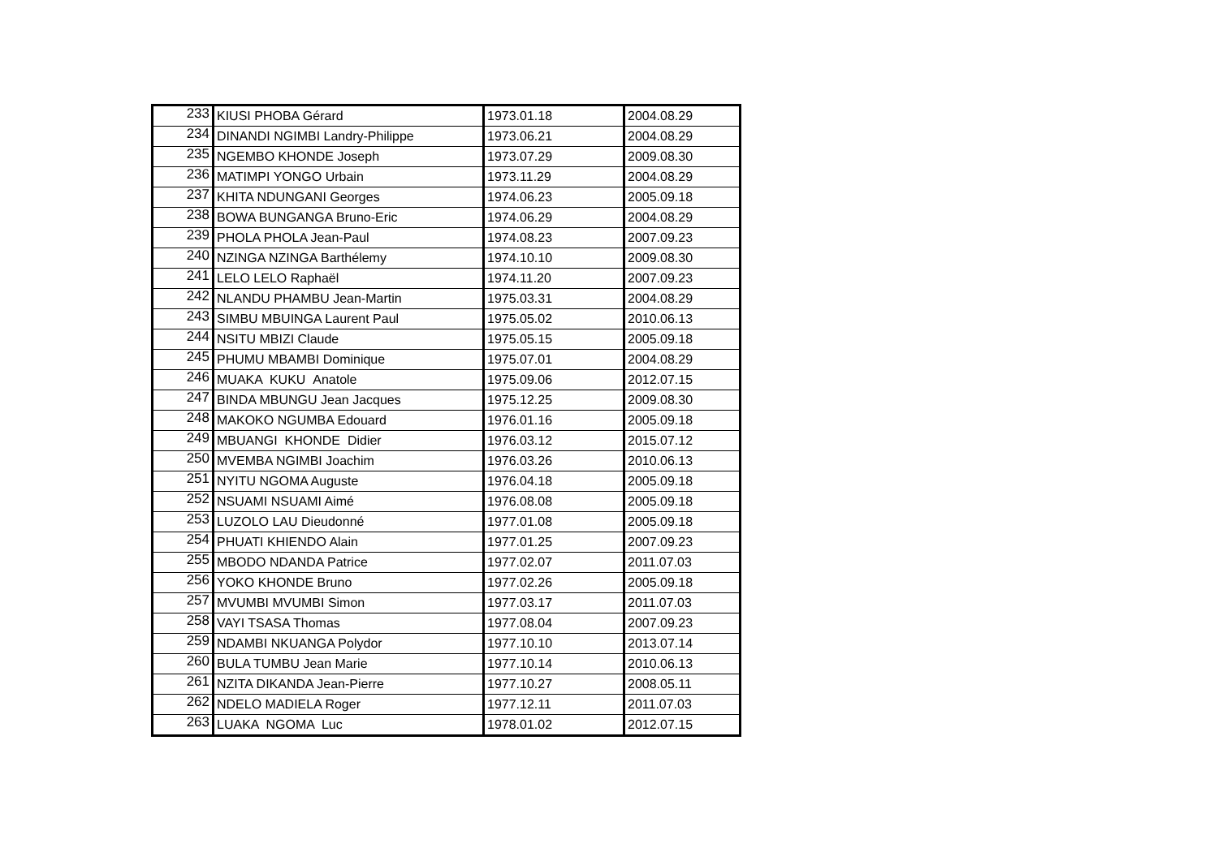| 233 | KIUSI PHOBA Gérard | 1973.01.18 | 2004.08.29 |
| 234 | DINANDI NGIMBI Landry-Philippe | 1973.06.21 | 2004.08.29 |
| 235 | NGEMBO KHONDE Joseph | 1973.07.29 | 2009.08.30 |
| 236 | MATIMPI YONGO Urbain | 1973.11.29 | 2004.08.29 |
| 237 | KHITA NDUNGANI Georges | 1974.06.23 | 2005.09.18 |
| 238 | BOWA BUNGANGA Bruno-Eric | 1974.06.29 | 2004.08.29 |
| 239 | PHOLA PHOLA Jean-Paul | 1974.08.23 | 2007.09.23 |
| 240 | NZINGA NZINGA Barthélemy | 1974.10.10 | 2009.08.30 |
| 241 | LELO LELO Raphaël | 1974.11.20 | 2007.09.23 |
| 242 | NLANDU PHAMBU Jean-Martin | 1975.03.31 | 2004.08.29 |
| 243 | SIMBU MBUINGA Laurent Paul | 1975.05.02 | 2010.06.13 |
| 244 | NSITU MBIZI Claude | 1975.05.15 | 2005.09.18 |
| 245 | PHUMU MBAMBI Dominique | 1975.07.01 | 2004.08.29 |
| 246 | MUAKA KUKU Anatole | 1975.09.06 | 2012.07.15 |
| 247 | BINDA MBUNGU Jean Jacques | 1975.12.25 | 2009.08.30 |
| 248 | MAKOKO NGUMBA Edouard | 1976.01.16 | 2005.09.18 |
| 249 | MBUANGI KHONDE Didier | 1976.03.12 | 2015.07.12 |
| 250 | MVEMBA NGIMBI Joachim | 1976.03.26 | 2010.06.13 |
| 251 | NYITU NGOMA Auguste | 1976.04.18 | 2005.09.18 |
| 252 | NSUAMI NSUAMI Aimé | 1976.08.08 | 2005.09.18 |
| 253 | LUZOLO LAU Dieudonné | 1977.01.08 | 2005.09.18 |
| 254 | PHUATI KHIENDO Alain | 1977.01.25 | 2007.09.23 |
| 255 | MBODO NDANDA Patrice | 1977.02.07 | 2011.07.03 |
| 256 | YOKO KHONDE Bruno | 1977.02.26 | 2005.09.18 |
| 257 | MVUMBI MVUMBI Simon | 1977.03.17 | 2011.07.03 |
| 258 | VAYI TSASA Thomas | 1977.08.04 | 2007.09.23 |
| 259 | NDAMBI NKUANGA Polydor | 1977.10.10 | 2013.07.14 |
| 260 | BULA TUMBU Jean Marie | 1977.10.14 | 2010.06.13 |
| 261 | NZITA DIKANDA Jean-Pierre | 1977.10.27 | 2008.05.11 |
| 262 | NDELO MADIELA Roger | 1977.12.11 | 2011.07.03 |
| 263 | LUAKA NGOMA Luc | 1978.01.02 | 2012.07.15 |